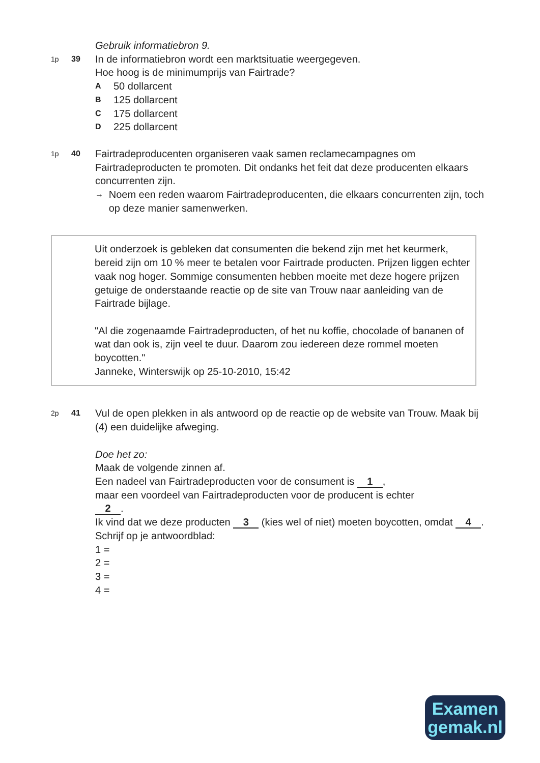Gebruik informatiebron 9.
1p 39
In de informatiebron wordt een marktsituatie weergegeven.
Hoe hoog is de minimumprijs van Fairtrade?
A 50 dollarcent
B 125 dollarcent
C 175 dollarcent
D 225 dollarcent
1p 40
Fairtradeproducenten organiseren vaak samen reclamecampagnes om Fairtradeproducten te promoten. Dit ondanks het feit dat deze producenten elkaars concurrenten zijn.
→ Noem een reden waarom Fairtradeproducenten, die elkaars concurrenten zijn, toch op deze manier samenwerken.
Uit onderzoek is gebleken dat consumenten die bekend zijn met het keurmerk, bereid zijn om 10 % meer te betalen voor Fairtrade producten. Prijzen liggen echter vaak nog hoger. Sommige consumenten hebben moeite met deze hogere prijzen getuige de onderstaande reactie op de site van Trouw naar aanleiding van de Fairtrade bijlage.
"Al die zogenaamde Fairtradeproducten, of het nu koffie, chocolade of bananen of wat dan ook is, zijn veel te duur. Daarom zou iedereen deze rommel moeten boycotten."
Janneke, Winterswijk op 25-10-2010, 15:42
2p 41
Vul de open plekken in als antwoord op de reactie op de website van Trouw. Maak bij (4) een duidelijke afweging.
Doe het zo:
Maak de volgende zinnen af.
Een nadeel van Fairtradeproducten voor de consument is 1,
maar een voordeel van Fairtradeproducten voor de producent is echter
2.
Ik vind dat we deze producten 3 (kies wel of niet) moeten boycotten, omdat 4.
Schrijf op je antwoordblad:
1 =
2 =
3 =
4 =
Examen
gemak.nl